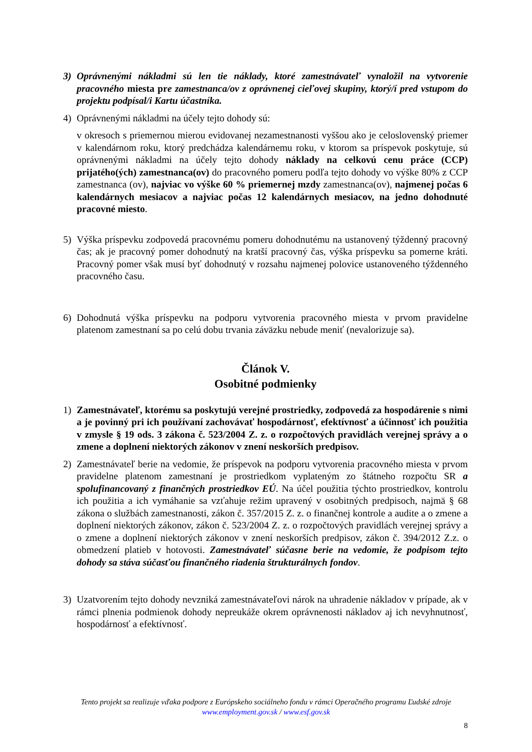3) Oprávnenými nákladmi sú len tie náklady, ktoré zamestnávateľ vynaložil na vytvorenie pracovného miesta pre zamestnanca/ov z oprávnenej cieľovej skupiny, ktorý/í pred vstupom do projektu podpísal/i Kartu účastníka.
4) Oprávnenými nákladmi na účely tejto dohody sú:
v okresoch s priemernou mierou evidovanej nezamestnanosti vyššou ako je celoslovenský priemer v kalendárnom roku, ktorý predchádza kalendárnemu roku, v ktorom sa príspevok poskytuje, sú oprávnenými nákladmi na účely tejto dohody náklady na celkovú cenu práce (CCP) prijatého(ých) zamestnanca(ov) do pracovného pomeru podľa tejto dohody vo výške 80% z CCP zamestnanca (ov), najviac vo výške 60 % priemernej mzdy zamestnanca(ov), najmenej počas 6 kalendárnych mesiacov a najviac počas 12 kalendárnych mesiacov, na jedno dohodnuté pracovné miesto.
5) Výška príspevku zodpovedá pracovnému pomeru dohodnutému na ustanovený týždenný pracovný čas; ak je pracovný pomer dohodnutý na kratší pracovný čas, výška príspevku sa pomerne kráti. Pracovný pomer však musí byť dohodnutý v rozsahu najmenej polovice ustanoveného týždenného pracovného času.
6) Dohodnutá výška príspevku na podporu vytvorenia pracovného miesta v prvom pravidelne platenom zamestnaní sa po celú dobu trvania záväzku nebude meniť (nevalorizuje sa).
Článok V.
Osobitné podmienky
1) Zamestnávateľ, ktorému sa poskytujú verejné prostriedky, zodpovedá za hospodárenie s nimi a je povinný pri ich používaní zachovávať hospodárnosť, efektívnosť a účinnosť ich použitia v zmysle § 19 ods. 3 zákona č. 523/2004 Z. z. o rozpočtových pravidlách verejnej správy a o zmene a doplnení niektorých zákonov v znení neskorších predpisov.
2) Zamestnávateľ berie na vedomie, že príspevok na podporu vytvorenia pracovného miesta v prvom pravidelne platenom zamestnaní je prostriedkom vyplateným zo štátneho rozpočtu SR a spolufinancovaný z finančných prostriedkov EÚ. Na účel použitia týchto prostriedkov, kontrolu ich použitia a ich vymáhanie sa vzťahuje režim upravený v osobitných predpisoch, najmä § 68 zákona o službách zamestnanosti, zákon č. 357/2015 Z. z. o finančnej kontrole a audite a o zmene a doplnení niektorých zákonov, zákon č. 523/2004 Z. z. o rozpočtových pravidlách verejnej správy a o zmene a doplnení niektorých zákonov v znení neskorších predpisov, zákon č. 394/2012 Z.z. o obmedzení platieb v hotovosti. Zamestnávateľ súčasne berie na vedomie, že podpisom tejto dohody sa stáva súčasťou finančného riadenia štrukturálnych fondov.
3) Uzatvorením tejto dohody nevzniká zamestnávateľovi nárok na uhradenie nákladov v prípade, ak v rámci plnenia podmienok dohody nepreukáže okrem oprávnenosti nákladov aj ich nevyhnutnosť, hospodárnosť a efektívnosť.
Tento projekt sa realizuje vďaka podpore z Európskeho sociálneho fondu v rámci Operačného programu Ľudské zdroje
www.employment.gov.sk / www.esf.gov.sk
8